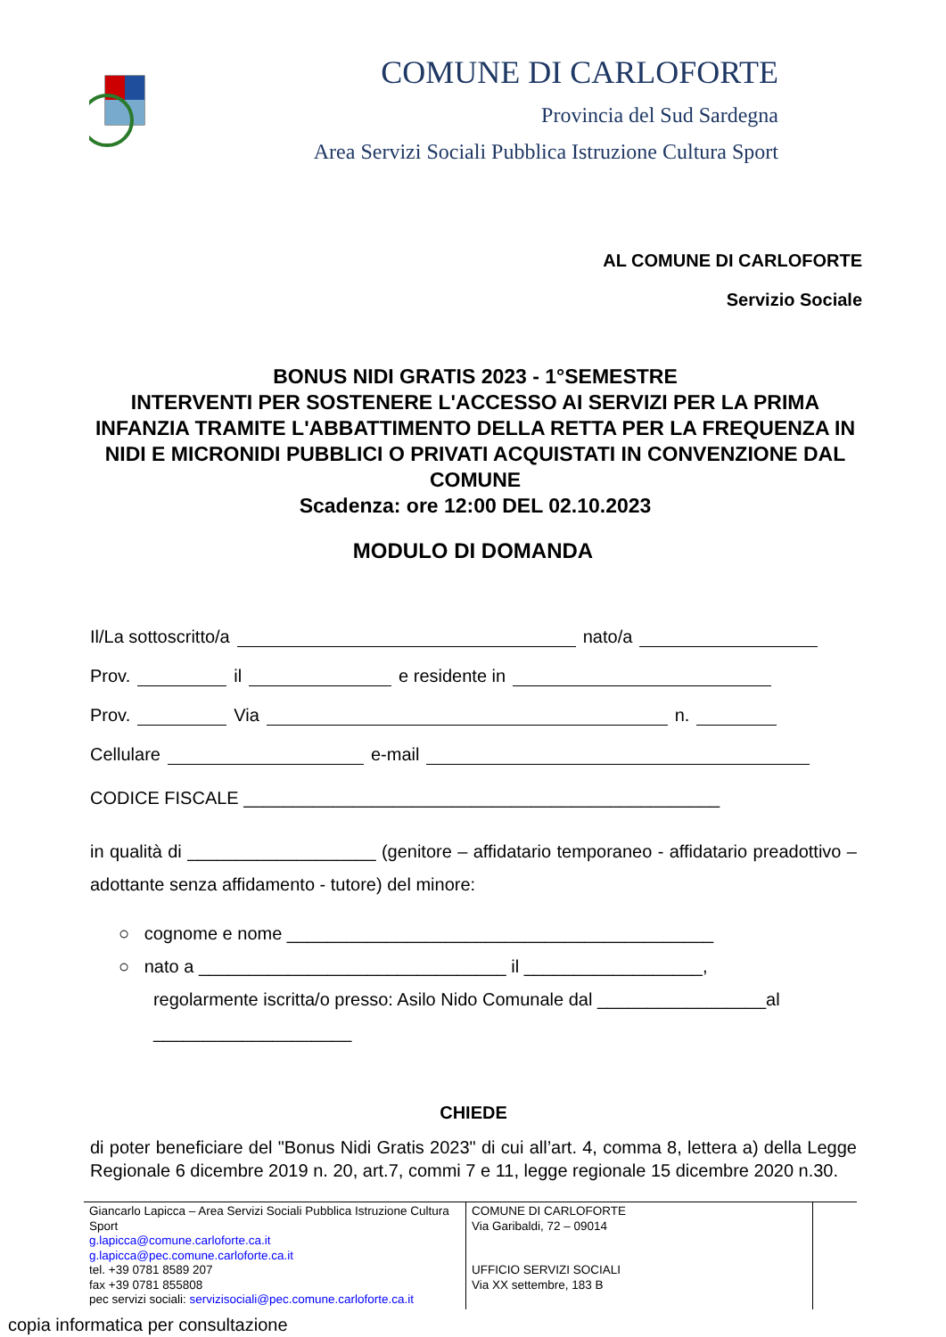COMUNE DI CARLOFORTE
Provincia del Sud Sardegna
Area Servizi Sociali Pubblica Istruzione Cultura Sport
AL COMUNE DI CARLOFORTE
Servizio Sociale
BONUS NIDI GRATIS 2023 - 1°SEMESTRE
INTERVENTI PER SOSTENERE L'ACCESSO AI SERVIZI PER LA PRIMA INFANZIA TRAMITE L'ABBATTIMENTO DELLA RETTA PER LA FREQUENZA IN NIDI E MICRONIDI PUBBLICI O PRIVATI ACQUISTATI IN CONVENZIONE DAL COMUNE
Scadenza: ore 12:00 DEL 02.10.2023
MODULO DI DOMANDA
Il/La sottoscritto/a nato/a
Prov. il e residente in
Prov. Via n.
Cellulare e-mail
CODICE FISCALE ________________________________________________
in qualità di ___________________ (genitore – affidatario temporaneo - affidatario preadottivo – adottante senza affidamento - tutore) del minore:
○ cognome e nome ___________________________________________
○ nato a _______________________________ il __________________,
regolarmente iscritta/o presso: Asilo Nido Comunale dal _________________al
____________________
CHIEDE
di poter beneficiare del "Bonus Nidi Gratis 2023" di cui all’art. 4, comma 8, lettera a) della Legge Regionale 6 dicembre 2019 n. 20, art.7, commi 7 e 11, legge regionale 15 dicembre 2020 n.30.
Giancarlo Lapicca – Area Servizi Sociali Pubblica Istruzione Cultura Sport
g.lapicca@comune.carloforte.ca.it
g.lapicca@pec.comune.carloforte.ca.it
tel. +39 0781 8589 207
fax +39 0781 855808
pec servizi sociali: servizisociali@pec.comune.carloforte.ca.it
COMUNE DI CARLOFORTE
Via Garibaldi, 72 – 09014
UFFICIO SERVIZI SOCIALI
Via XX settembre, 183 B
copia informatica per consultazione